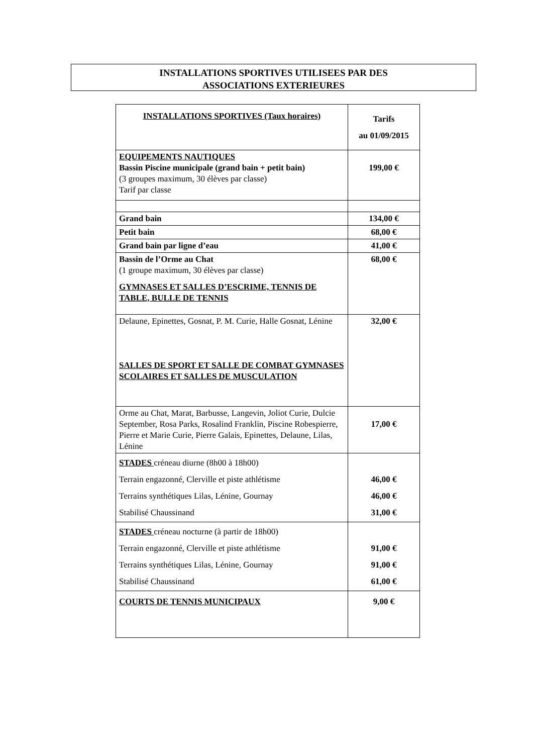INSTALLATIONS SPORTIVES UTILISEES PAR DES
ASSOCIATIONS EXTERIEURES
| INSTALLATIONS SPORTIVES (Taux horaires) | Tarifs au 01/09/2015 |
| --- | --- |
| EQUIPEMENTS NAUTIQUES Bassin Piscine municipale (grand bain + petit bain) (3 groupes maximum, 30 élèves par classe) Tarif par classe | 199,00 € |
| Grand bain | 134,00 € |
| Petit bain | 68,00 € |
| Grand bain par ligne d’eau | 41,00 € |
| Bassin de l’Orme au Chat (1 groupe maximum, 30 élèves par classe) GYMNASES ET SALLES D’ESCRIME, TENNIS DE TABLE, BULLE DE TENNIS | 68,00 € |
| Delaune, Epinettes, Gosnat, P. M. Curie, Halle Gosnat, Lénine SALLES DE SPORT ET SALLE DE COMBAT GYMNASES SCOLAIRES ET SALLES DE MUSCULATION | 32,00 € |
| Orme au Chat, Marat, Barbusse, Langevin, Joliot Curie, Dulcie September, Rosa Parks, Rosalind Franklin, Piscine Robespierre, Pierre et Marie Curie, Pierre Galais, Epinettes, Delaune, Lilas, Lénine | 17,00 € |
| STADES créneau diurne (8h00 à 18h00) Terrain engazonné, Clerville et piste athlétisme Terrains synthétiques Lilas, Lénine, Gournay Stabilisé Chaussinand | 46,00 € 46,00 € 31,00 € |
| STADES créneau nocturne (à partir de 18h00) Terrain engazonné, Clerville et piste athlétisme Terrains synthétiques Lilas, Lénine, Gournay Stabilisé Chaussinand | 91,00 € 91,00 € 61,00 € |
| COURTS DE TENNIS MUNICIPAUX | 9,00 € |